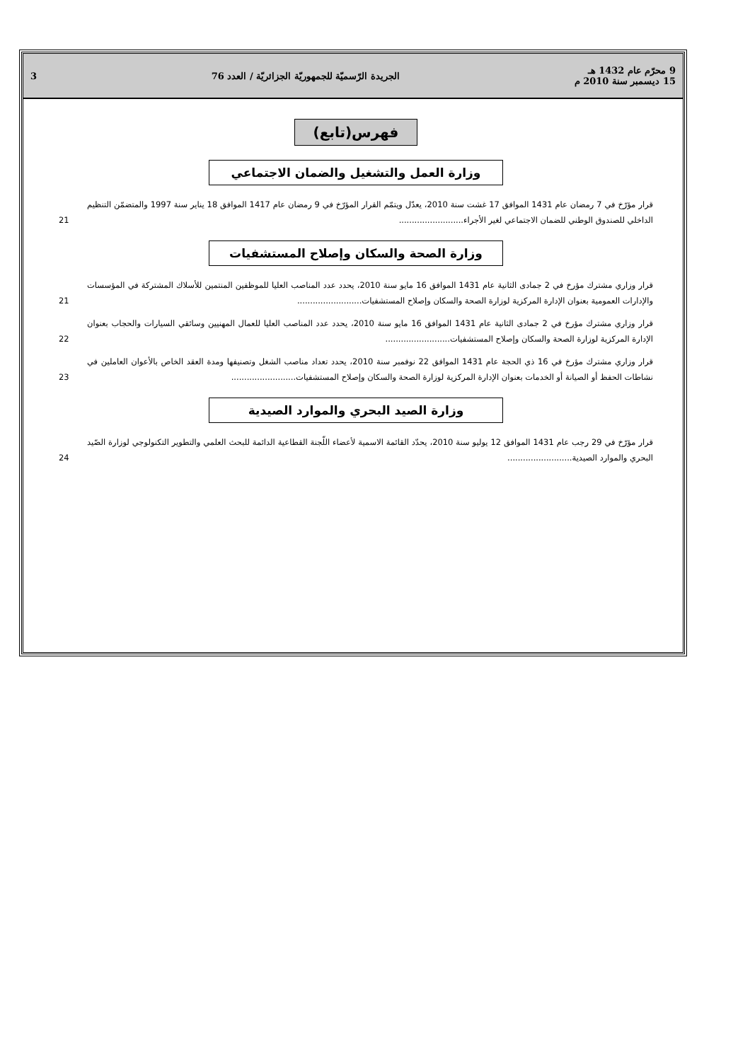9 محرّم عام 1432 هـ
15 ديسمبر سنة 2010 م
الجريدة الرّسميّة للجمهوريّة الجزائريّة / العدد 76
3
فهرس(تابع)
وزارة العمل والتشغيل والضمان الاجتماعي
قرار مؤرّخ في 7 رمضان عام 1431 الموافق 17 غشت سنة 2010، يعدّل ويتمّم القرار المؤرّخ في 9 رمضان عام 1417 الموافق 18 يناير سنة 1997 والمتضمّن التنظيم الداخلي للصندوق الوطني للضمان الاجتماعي لغير الأجراء.........................
21
وزارة الصحة والسكان وإصلاح المستشفيات
قرار وزاري مشترك مؤرخ في 2 جمادى الثانية عام 1431 الموافق 16 مايو سنة 2010، يحدد عدد المناصب العليا للموظفين المنتمين للأسلاك المشتركة في المؤسسات والإدارات العمومية بعنوان الإدارة المركزية لوزارة الصحة والسكان وإصلاح المستشفيات.........................
21
قرار وزاري مشترك مؤرخ في 2 جمادى الثانية عام 1431 الموافق 16 مايو سنة 2010، يحدد عدد المناصب العليا للعمال المهنيين وسائقي السيارات والحجاب بعنوان الإدارة المركزية لوزارة الصحة والسكان وإصلاح المستشفيات.........................
22
قرار وزاري مشترك مؤرخ في 16 ذي الحجة عام 1431 الموافق 22 نوفمبر سنة 2010، يحدد تعداد مناصب الشغل وتصنيفها ومدة العقد الخاص بالأعوان العاملين في نشاطات الحفظ أو الصيانة أو الخدمات بعنوان الإدارة المركزية لوزارة الصحة والسكان وإصلاح المستشفيات.........................
23
وزارة الصيد البحري والموارد الصيدية
قرار مؤرّخ في 29 رجب عام 1431 الموافق 12 يوليو سنة 2010، يحدّد القائمة الاسمية لأعضاء اللّجنة القطاعية الدائمة للبحث العلمي والتطوير التكنولوجي لوزارة الصّيد البحري والموارد الصيدية.........................
24